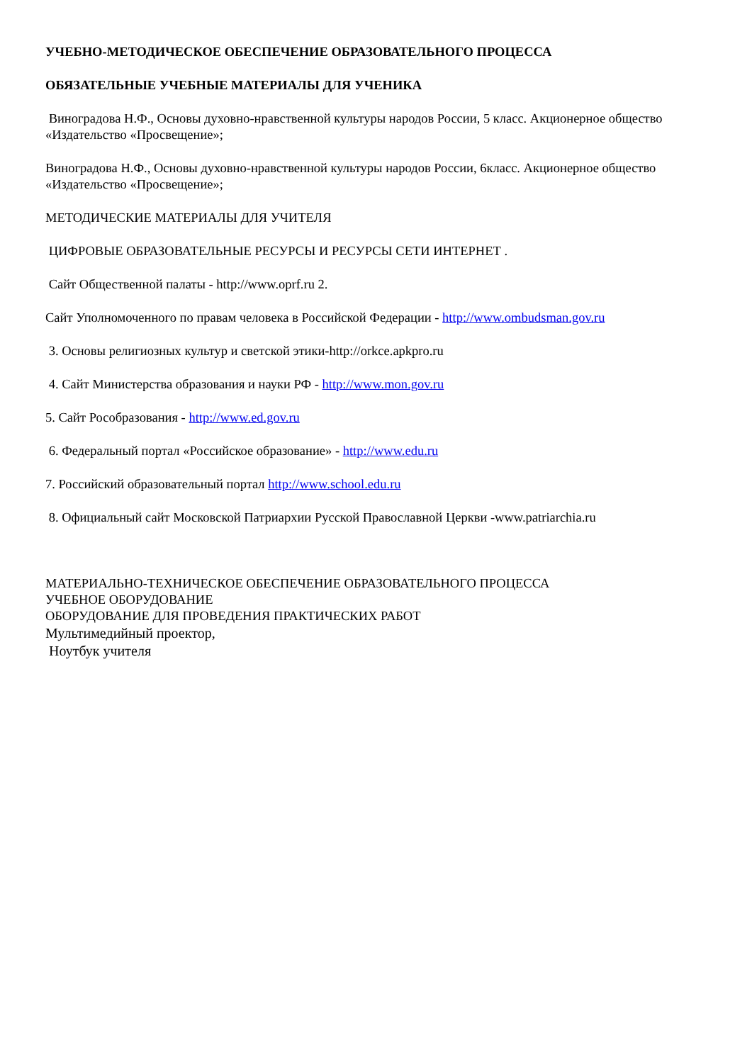УЧЕБНО-МЕТОДИЧЕСКОЕ ОБЕСПЕЧЕНИЕ ОБРАЗОВАТЕЛЬНОГО ПРОЦЕССА
ОБЯЗАТЕЛЬНЫЕ УЧЕБНЫЕ МАТЕРИАЛЫ ДЛЯ УЧЕНИКА
Виноградова Н.Ф., Основы духовно-нравственной культуры народов России, 5 класс. Акционерное общество «Издательство «Просвещение»;
Виноградова Н.Ф., Основы духовно-нравственной культуры народов России, 6класс. Акционерное общество «Издательство «Просвещение»;
МЕТОДИЧЕСКИЕ МАТЕРИАЛЫ ДЛЯ УЧИТЕЛЯ
ЦИФРОВЫЕ ОБРАЗОВАТЕЛЬНЫЕ РЕСУРСЫ И РЕСУРСЫ СЕТИ ИНТЕРНЕТ .
Сайт Общественной палаты - http://www.oprf.ru 2.
Сайт Уполномоченного по правам человека в Российской Федерации - http://www.ombudsman.gov.ru
3. Основы религиозных культур и светской этики-http://orkce.apkpro.ru
4. Сайт Министерства образования и науки РФ - http://www.mon.gov.ru
5. Сайт Рособразования - http://www.ed.gov.ru
6. Федеральный портал «Российское образование» - http://www.edu.ru
7. Российский образовательный портал http://www.school.edu.ru
8. Официальный сайт Московской Патриархии Русской Православной Церкви -www.patriarchia.ru
МАТЕРИАЛЬНО-ТЕХНИЧЕСКОЕ ОБЕСПЕЧЕНИЕ ОБРАЗОВАТЕЛЬНОГО ПРОЦЕССА
УЧЕБНОЕ ОБОРУДОВАНИЕ
ОБОРУДОВАНИЕ ДЛЯ ПРОВЕДЕНИЯ ПРАКТИЧЕСКИХ РАБОТ
Мультимедийный проектор,
Ноутбук учителя